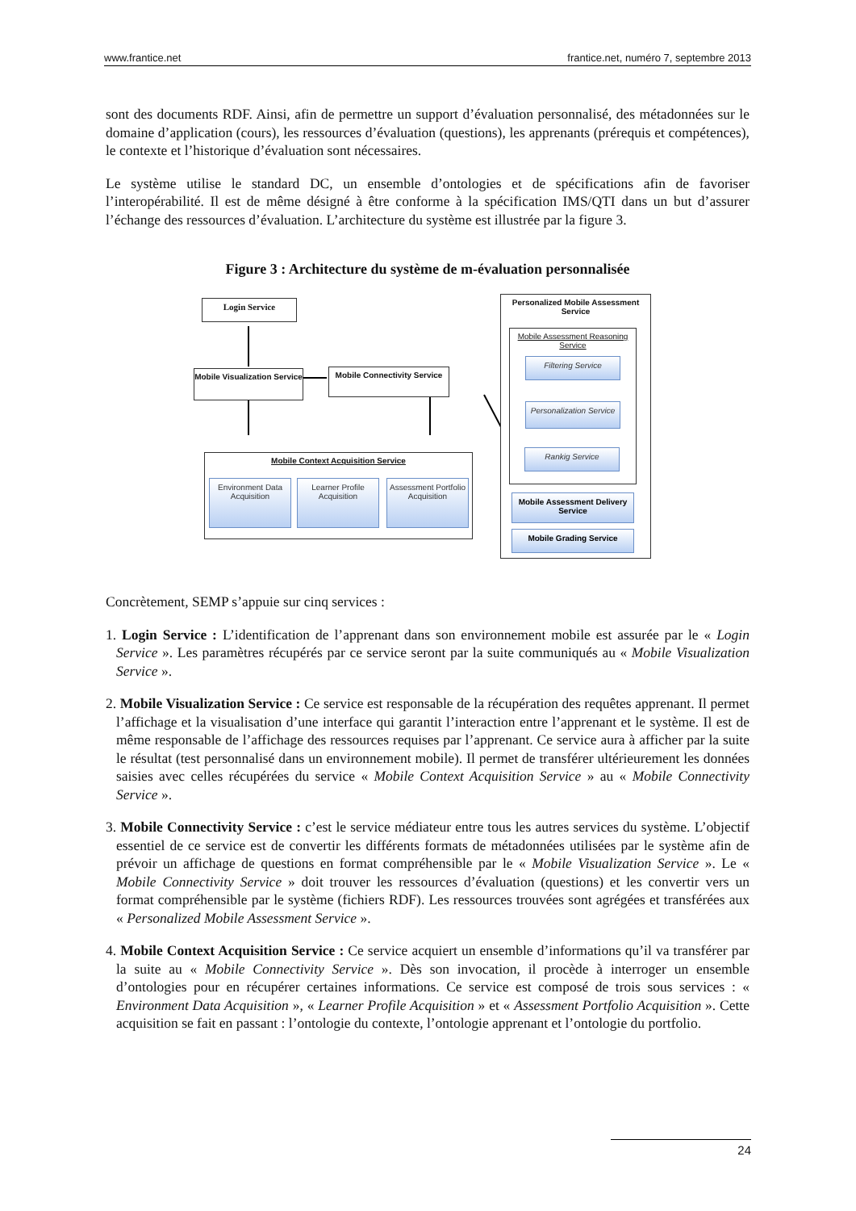www.frantice.net frantice.net, numéro 7, septembre 2013
sont des documents RDF. Ainsi, afin de permettre un support d’évaluation personnalisé, des métadonnées sur le domaine d’application (cours), les ressources d’évaluation (questions), les apprenants (prérequis et compétences), le contexte et l’historique d’évaluation sont nécessaires.
Le système utilise le standard DC, un ensemble d’ontologies et de spécifications afin de favoriser l’interopérabilité. Il est de même désigné à être conforme à la spécification IMS/QTI dans un but d’assurer l’échange des ressources d’évaluation. L’architecture du système est illustrée par la figure 3.
Figure 3 : Architecture du système de m-évaluation personnalisée
Login Service
Mobile Visualization Service
Mobile Connectivity Service
Mobile Context Acquisition Service
Environment Data Acquisition
Learner Profile Acquisition
Assessment Portfolio Acquisition
Personalized Mobile Assessment Service
Mobile Assessment Reasoning Service
Filtering Service
Personalization Service
Rankig Service
Mobile Assessment Delivery Service
Mobile Grading Service
Concrètement, SEMP s’appuie sur cinq services :
1. Login Service : L’identification de l’apprenant dans son environnement mobile est assurée par le « Login Service ». Les paramètres récupérés par ce service seront par la suite communiqués au « Mobile Visualization Service ».
2. Mobile Visualization Service : Ce service est responsable de la récupération des requêtes apprenant. Il permet l’affichage et la visualisation d’une interface qui garantit l’interaction entre l’apprenant et le système. Il est de même responsable de l’affichage des ressources requises par l’apprenant. Ce service aura à afficher par la suite le résultat (test personnalisé dans un environnement mobile). Il permet de transférer ultérieurement les données saisies avec celles récupérées du service « Mobile Context Acquisition Service » au « Mobile Connectivity Service ».
3. Mobile Connectivity Service : c’est le service médiateur entre tous les autres services du système. L’objectif essentiel de ce service est de convertir les différents formats de métadonnées utilisées par le système afin de prévoir un affichage de questions en format compréhensible par le « Mobile Visualization Service ». Le « Mobile Connectivity Service » doit trouver les ressources d’évaluation (questions) et les convertir vers un format compréhensible par le système (fichiers RDF). Les ressources trouvées sont agrégées et transférées aux « Personalized Mobile Assessment Service ».
4. Mobile Context Acquisition Service : Ce service acquiert un ensemble d’informations qu’il va transférer par la suite au « Mobile Connectivity Service ». Dès son invocation, il procède à interroger un ensemble d’ontologies pour en récupérer certaines informations. Ce service est composé de trois sous services : « Environment Data Acquisition », « Learner Profile Acquisition » et « Assessment Portfolio Acquisition ». Cette acquisition se fait en passant : l’ontologie du contexte, l’ontologie apprenant et l’ontologie du portfolio.
24